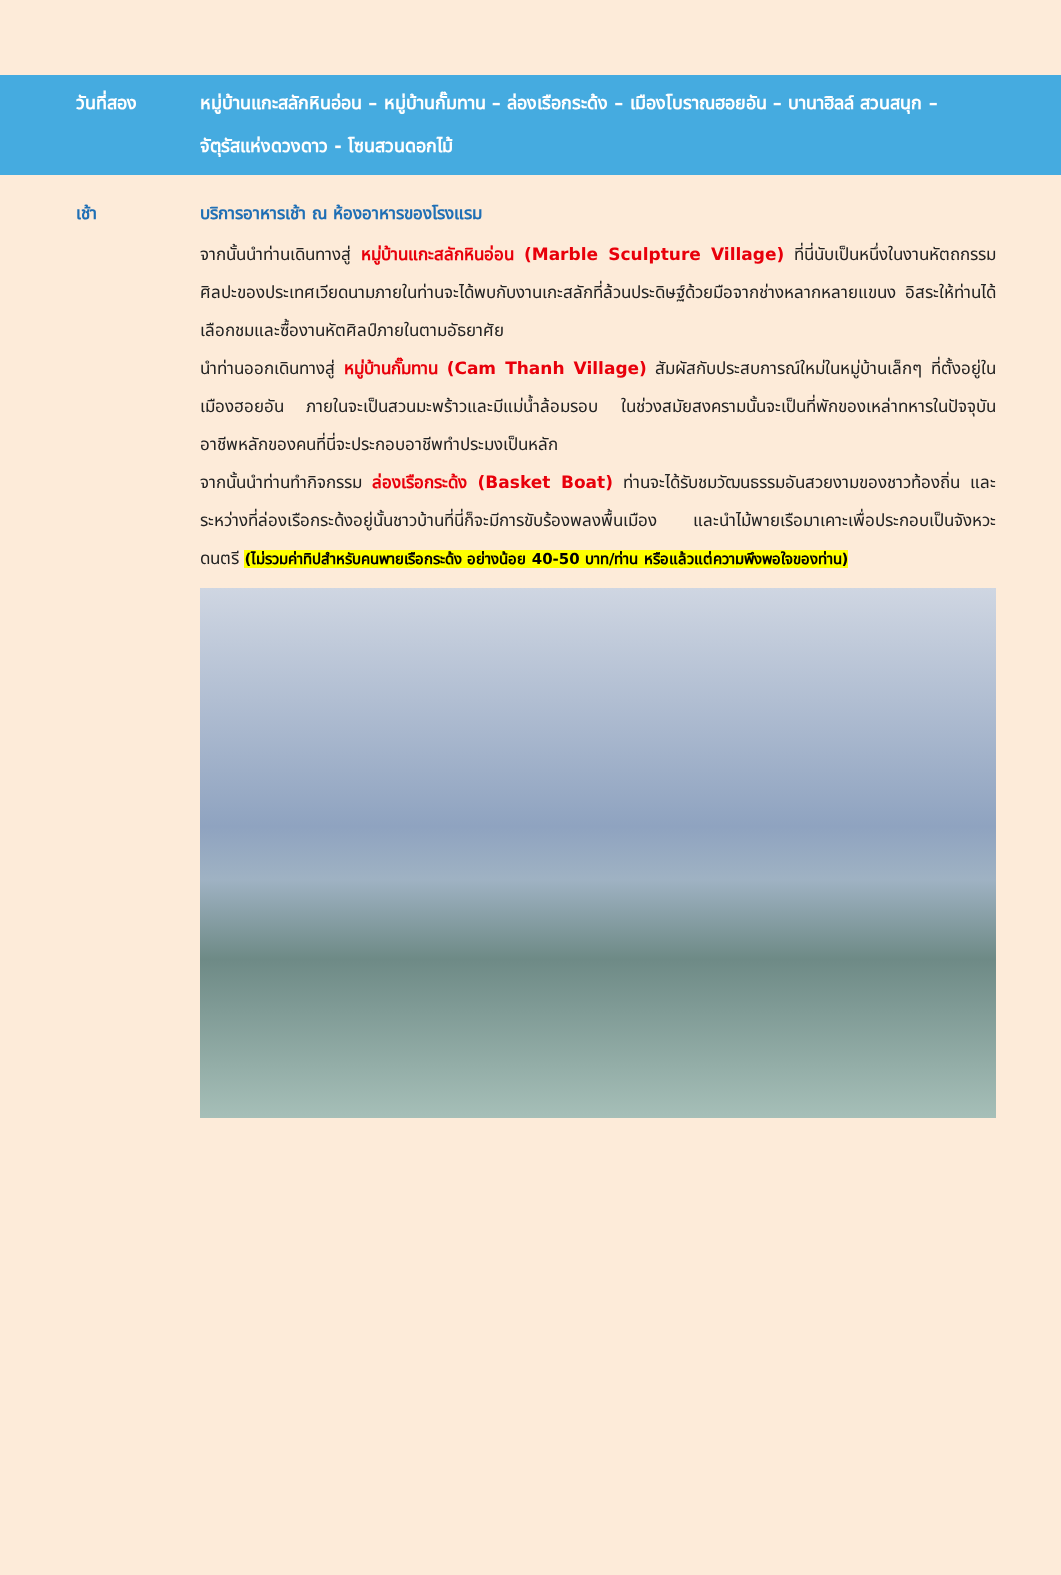วันที่สอง หมู่บ้านแกะสลักหินอ่อน – หมู่บ้านกั๊มทาน – ล่องเรือกระด้ง – เมืองโบราณฮอยอัน – บานาฮิลล์ สวนสนุก – จัตุรัสแห่งดวงดาว - โซนสวนดอกไม้
เช้า
บริการอาหารเช้า ณ ห้องอาหารของโรงแรม
จากนั้นนำท่านเดินทางสู่ หมู่บ้านแกะสลักหินอ่อน (Marble Sculpture Village) ที่นี่นับเป็นหนึ่งในงานหัตถกรรมศิลปะของประเทศเวียดนามภายในท่านจะได้พบกับงานเกะสลักที่ล้วนประดิษฐ์ด้วยมือจากช่างหลากหลายแขนง อิสระให้ท่านได้เลือกชมและซื้องานหัตศิลป์ภายในตามอัธยาศัย
นำท่านออกเดินทางสู่ หมู่บ้านกั๊มทาน (Cam Thanh Village) สัมผัสกับประสบการณ์ใหม่ในหมู่บ้านเล็กๆ ที่ตั้งอยู่ในเมืองฮอยอัน ภายในจะเป็นสวนมะพร้าวและมีแม่น้ำล้อมรอบ ในช่วงสมัยสงครามนั้นจะเป็นที่พักของเหล่าทหารในปัจจุบันอาชีพหลักของคนที่นี่จะประกอบอาชีพทำประมงเป็นหลัก
จากนั้นนำท่านทำกิจกรรม ล่องเรือกระด้ง (Basket Boat) ท่านจะได้รับชมวัฒนธรรมอันสวยงามของชาวท้องถิ่น และระหว่างที่ล่องเรือกระด้งอยู่นั้นชาวบ้านที่นี่ก็จะมีการขับร้องพลงพื้นเมือง และนำไม้พายเรือมาเคาะเพื่อประกอบเป็นจังหวะดนตรี (ไม่รวมค่าทิปสำหรับคนพายเรือกระด้ง อย่างน้อย 40-50 บาท/ท่าน หรือแล้วแต่ความพึงพอใจของท่าน)